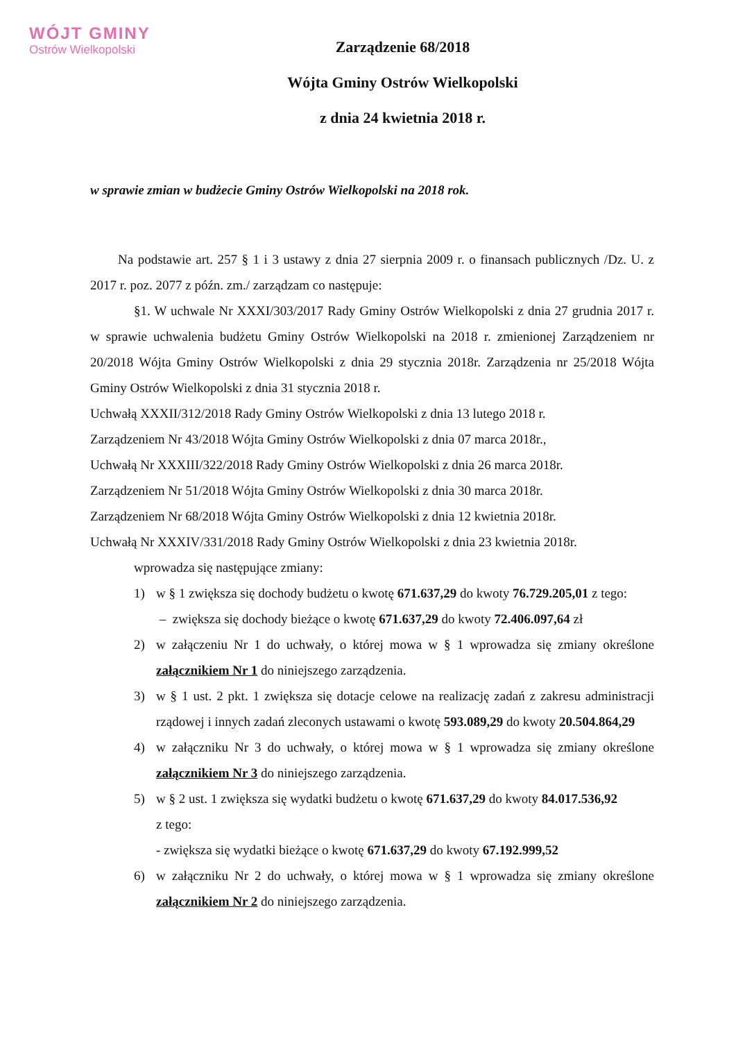WÓJT GMINY
Ostrów Wielkopolski
Zarządzenie 68/2018
Wójta Gminy Ostrów Wielkopolski
z dnia 24 kwietnia 2018 r.
w sprawie zmian w budżecie Gminy Ostrów Wielkopolski na 2018 rok.
Na podstawie art. 257 § 1 i 3 ustawy z dnia 27 sierpnia 2009 r. o finansach publicznych /Dz. U. z 2017 r. poz. 2077 z późn. zm./ zarządzam co następuje:
§1. W uchwale Nr XXXI/303/2017 Rady Gminy Ostrów Wielkopolski z dnia 27 grudnia 2017 r. w sprawie uchwalenia budżetu Gminy Ostrów Wielkopolski na 2018 r. zmienionej Zarządzeniem nr 20/2018 Wójta Gminy Ostrów Wielkopolski z dnia 29 stycznia 2018r. Zarządzenia nr 25/2018 Wójta Gminy Ostrów Wielkopolski z dnia 31 stycznia 2018 r.
Uchwałą XXXII/312/2018 Rady Gminy Ostrów Wielkopolski z dnia 13 lutego 2018 r.
Zarządzeniem Nr 43/2018 Wójta Gminy Ostrów Wielkopolski z dnia 07 marca 2018r.,
Uchwałą Nr XXXIII/322/2018 Rady Gminy Ostrów Wielkopolski z dnia 26 marca 2018r.
Zarządzeniem Nr 51/2018 Wójta Gminy Ostrów Wielkopolski z dnia 30 marca 2018r.
Zarządzeniem Nr 68/2018 Wójta Gminy Ostrów Wielkopolski z dnia 12 kwietnia 2018r.
Uchwałą Nr XXXIV/331/2018 Rady Gminy Ostrów Wielkopolski z dnia 23 kwietnia 2018r.
wprowadza się następujące zmiany:
1) w § 1 zwiększa się dochody budżetu o kwotę 671.637,29 do kwoty 76.729.205,01 z tego:
– zwiększa się dochody bieżące o kwotę 671.637,29 do kwoty 72.406.097,64 zł
2) w załączeniu Nr 1 do uchwały, o której mowa w § 1 wprowadza się zmiany określone załącznikiem Nr 1 do niniejszego zarządzenia.
3) w § 1 ust. 2 pkt. 1 zwiększa się dotacje celowe na realizację zadań z zakresu administracji rządowej i innych zadań zleconych ustawami o kwotę 593.089,29 do kwoty 20.504.864,29
4) w załączniku Nr 3 do uchwały, o której mowa w § 1 wprowadza się zmiany określone załącznikiem Nr 3 do niniejszego zarządzenia.
5) w § 2 ust. 1 zwiększa się wydatki budżetu o kwotę 671.637,29 do kwoty 84.017.536,92
z tego:
- zwiększa się wydatki bieżące o kwotę 671.637,29 do kwoty 67.192.999,52
6) w załączniku Nr 2 do uchwały, o której mowa w § 1 wprowadza się zmiany określone załącznikiem Nr 2 do niniejszego zarządzenia.